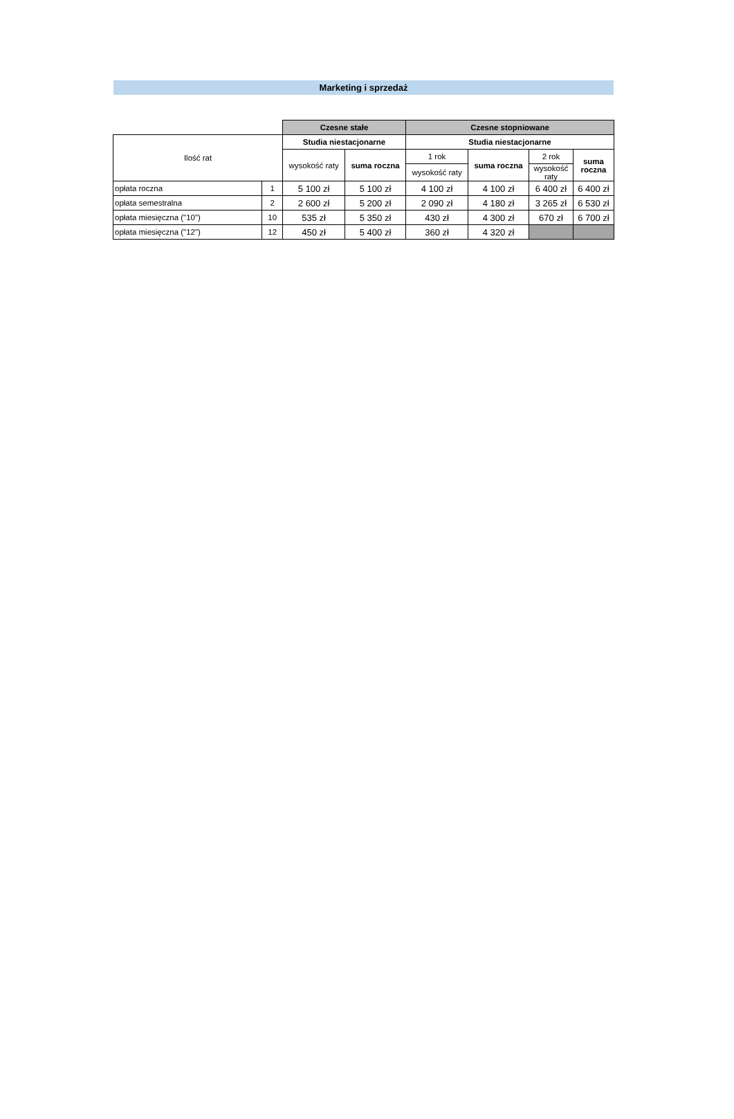Marketing i sprzedaż
| | | Czesne stałe | | Czesne stopniowane | | | |
| Ilość rat | | Studia niestacjonarne | | Studia niestacjonarne | | | |
| | | wysokość raty | suma roczna | 1 rok | suma roczna | 2 rok | suma roczna |
| | | | | wysokość raty | | wysokość raty | |
| opłata roczna | 1 | 5 100 zł | 5 100 zł | 4 100 zł | 4 100 zł | 6 400 zł | 6 400 zł |
| opłata semestralna | 2 | 2 600 zł | 5 200 zł | 2 090 zł | 4 180 zł | 3 265 zł | 6 530 zł |
| opłata miesięczna ("10") | 10 | 535 zł | 5 350 zł | 430 zł | 4 300 zł | 670 zł | 6 700 zł |
| opłata miesięczna ("12") | 12 | 450 zł | 5 400 zł | 360 zł | 4 320 zł | | |